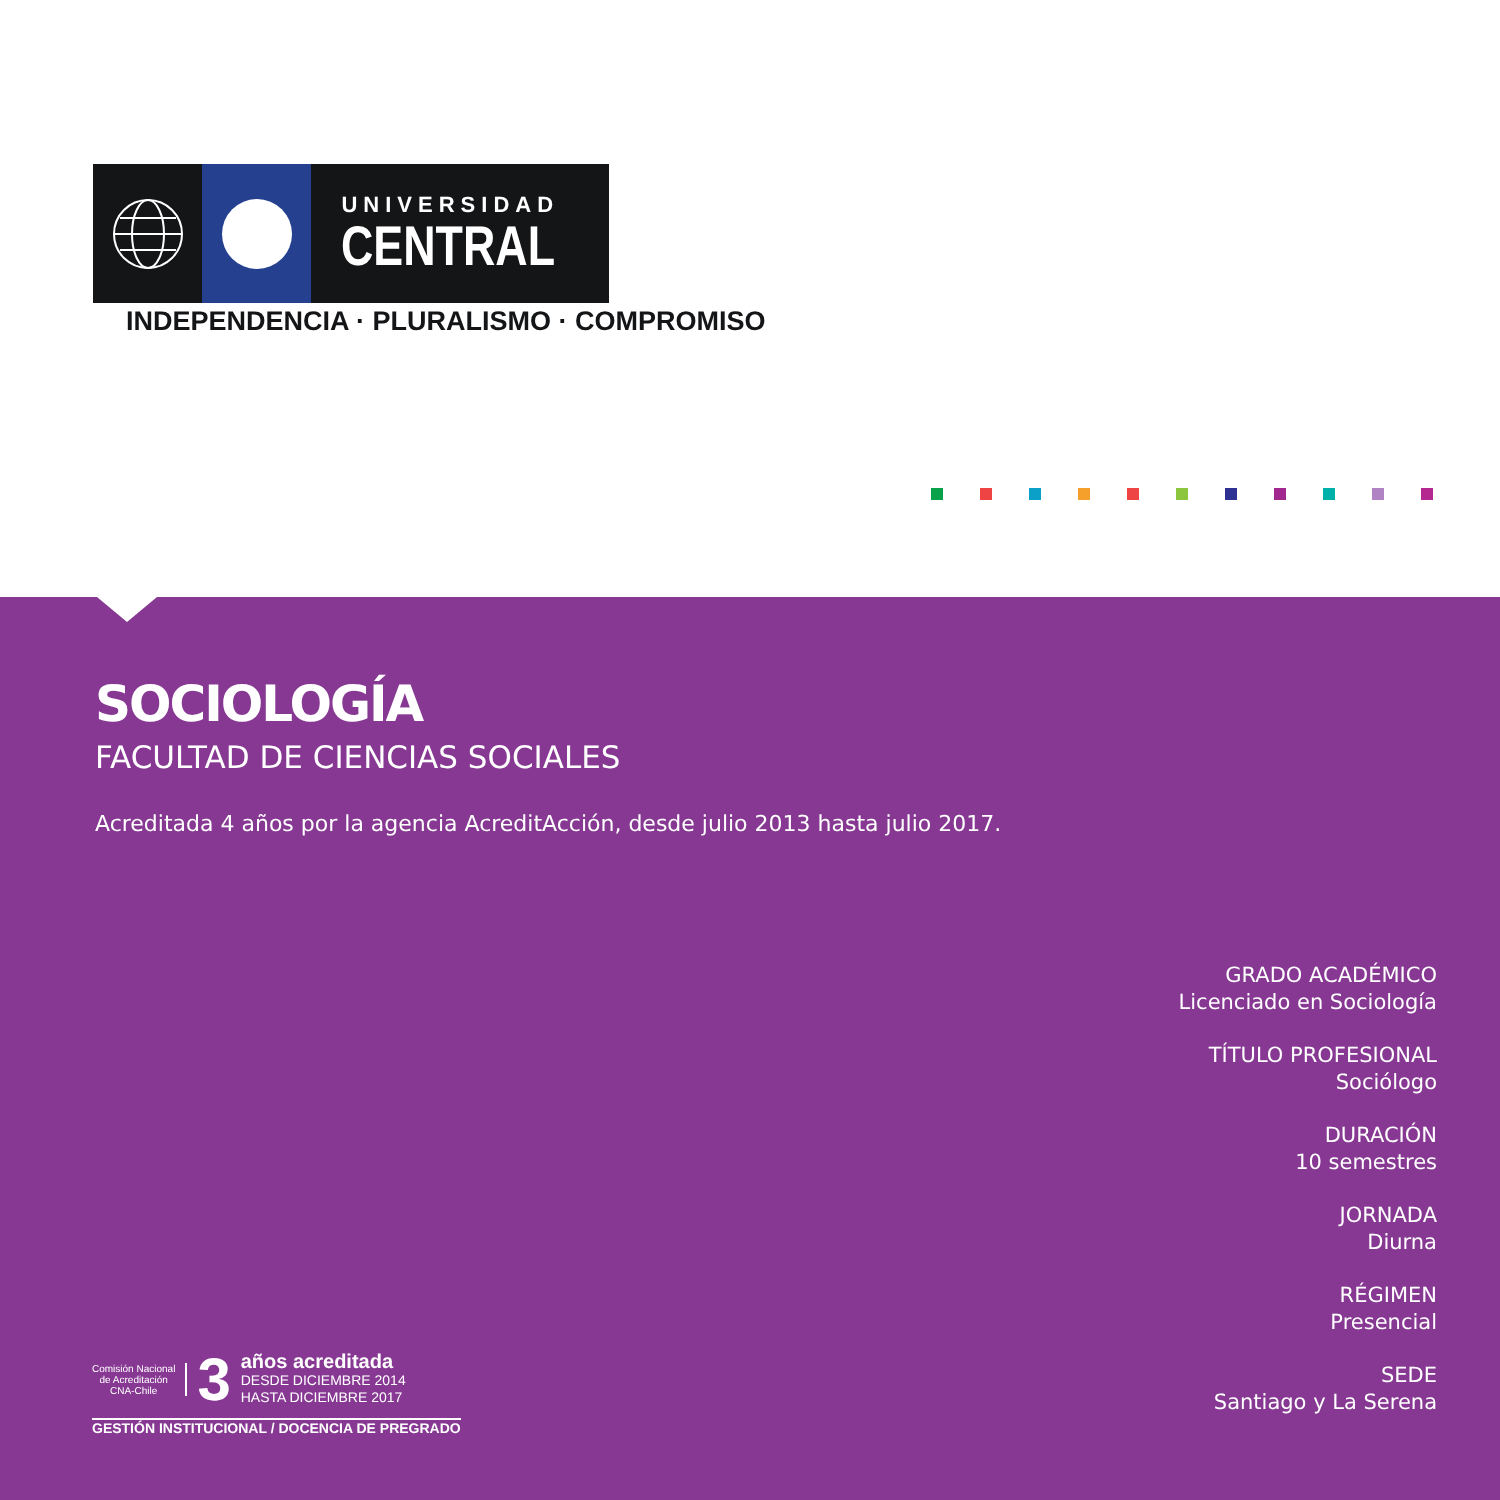UNIVERSIDAD
CENTRAL
INDEPENDENCIA · PLURALISMO · COMPROMISO
SOCIOLOGÍA
FACULTAD DE CIENCIAS SOCIALES
Acreditada 4 años por la agencia AcreditAcción, desde julio 2013 hasta julio 2017.
GRADO ACADÉMICO
Licenciado en Sociología
TÍTULO PROFESIONAL
Sociólogo
DURACIÓN
10 semestres
JORNADA
Diurna
RÉGIMEN
Presencial
SEDE
Santiago y La Serena
Comisión Nacional
de Acreditación
CNA-Chile
3
años acreditada
DESDE DICIEMBRE 2014
HASTA DICIEMBRE 2017
GESTIÓN INSTITUCIONAL / DOCENCIA DE PREGRADO